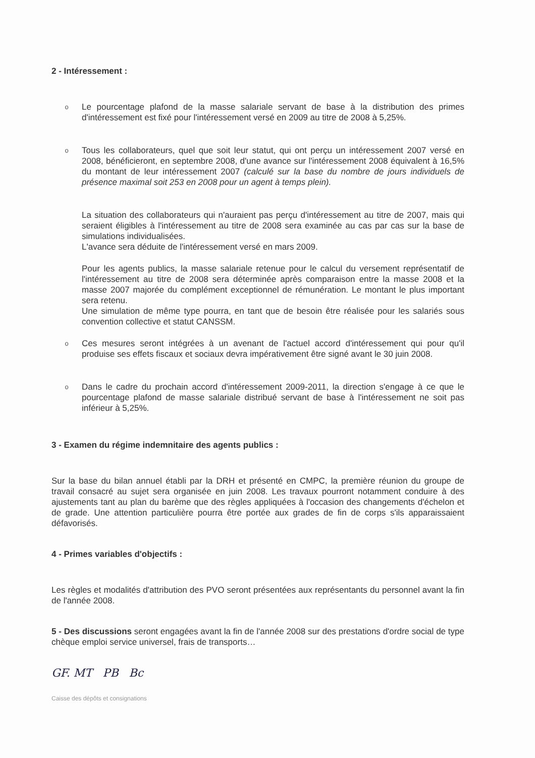2 - Intéressement :
o
Le pourcentage plafond de la masse salariale servant de base à la distribution des primes d'intéressement est fixé pour l'intéressement versé en 2009 au titre de 2008 à 5,25%.
o
Tous les collaborateurs, quel que soit leur statut, qui ont perçu un intéressement 2007 versé en 2008, bénéficieront, en septembre 2008, d'une avance sur l'intéressement 2008 équivalent à 16,5% du montant de leur intéressement 2007 (calculé sur la base du nombre de jours individuels de présence maximal soit 253 en 2008 pour un agent à temps plein).
La situation des collaborateurs qui n'auraient pas perçu d'intéressement au titre de 2007, mais qui seraient éligibles à l'intéressement au titre de 2008 sera examinée au cas par cas sur la base de simulations individualisées.
L'avance sera déduite de l'intéressement versé en mars 2009.
Pour les agents publics, la masse salariale retenue pour le calcul du versement représentatif de l'intéressement au titre de 2008 sera déterminée après comparaison entre la masse 2008 et la masse 2007 majorée du complément exceptionnel de rémunération. Le montant le plus important sera retenu.
Une simulation de même type pourra, en tant que de besoin être réalisée pour les salariés sous convention collective et statut CANSSM.
o
Ces mesures seront intégrées à un avenant de l'actuel accord d'intéressement qui pour qu'il produise ses effets fiscaux et sociaux devra impérativement être signé avant le 30 juin 2008.
o
Dans le cadre du prochain accord d'intéressement 2009-2011, la direction s'engage à ce que le pourcentage plafond de masse salariale distribué servant de base à l'intéressement ne soit pas inférieur à 5,25%.
3 - Examen du régime indemnitaire des agents publics :
Sur la base du bilan annuel établi par la DRH et présenté en CMPC, la première réunion du groupe de travail consacré au sujet sera organisée en juin 2008. Les travaux pourront notamment conduire à des ajustements tant au plan du barème que des règles appliquées à l'occasion des changements d'échelon et de grade. Une attention particulière pourra être portée aux grades de fin de corps s'ils apparaissaient défavorisés.
4 - Primes variables d'objectifs :
Les règles et modalités d'attribution des PVO seront présentées aux représentants du personnel avant la fin de l'année 2008.
5 - Des discussions seront engagées avant la fin de l'année 2008 sur des prestations d'ordre social de type chèque emploi service universel, frais de transports…
GF. MT PB Bc
Caisse des dépôts et consignations